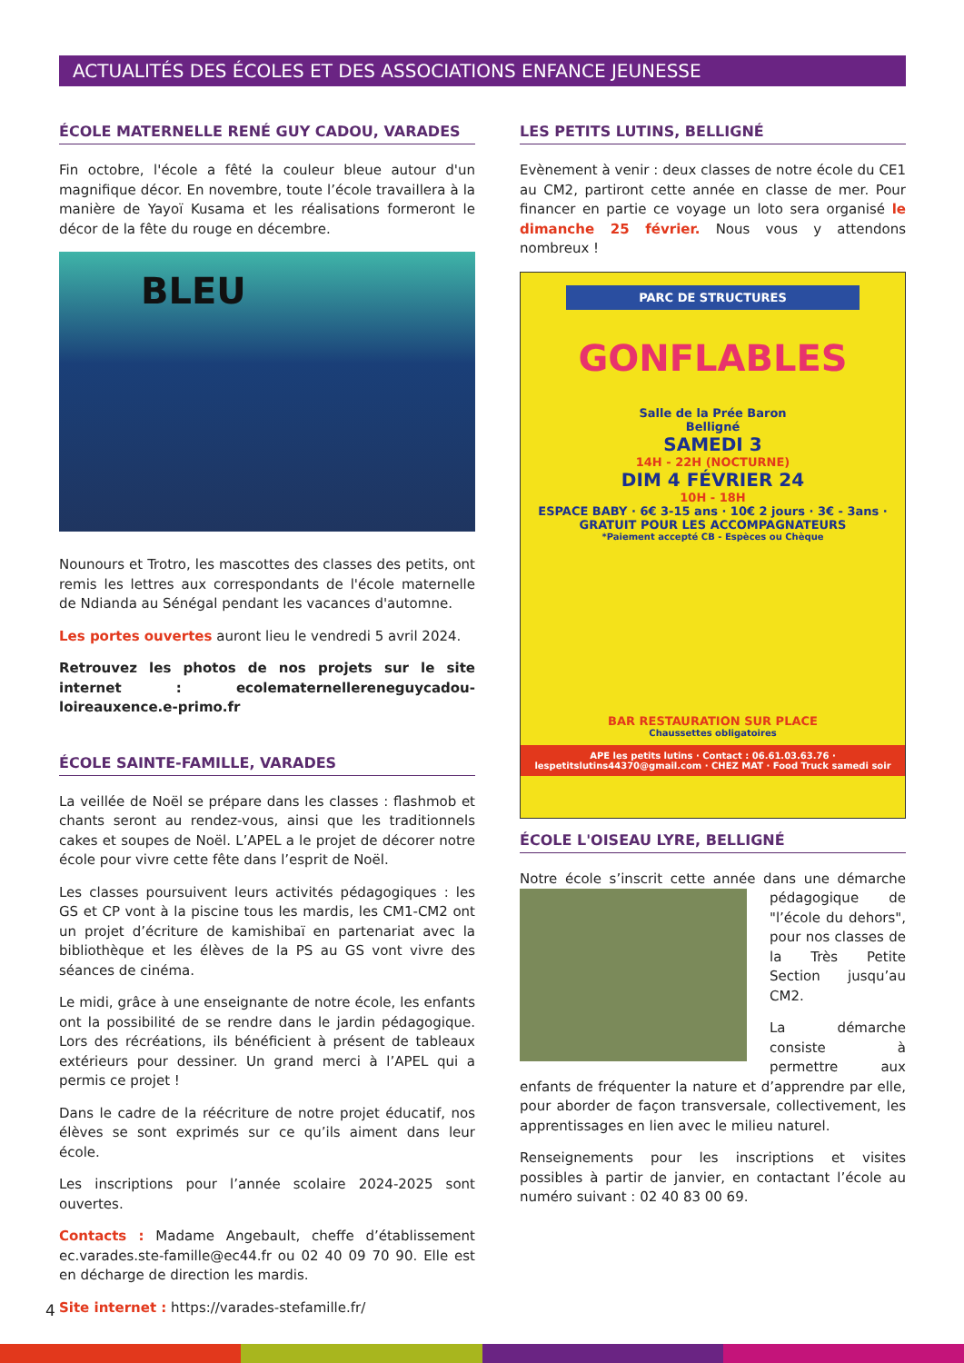ACTUALITÉS DES ÉCOLES ET DES ASSOCIATIONS ENFANCE JEUNESSE
ÉCOLE MATERNELLE RENÉ GUY CADOU, VARADES
Fin octobre, l'école a fêté la couleur bleue autour d'un magnifique décor. En novembre, toute l’école travaillera à la manière de Yayoï Kusama et les réalisations formeront le décor de la fête du rouge en décembre.
BLEU
Nounours et Trotro, les mascottes des classes des petits, ont remis les lettres aux correspondants de l'école maternelle de Ndianda au Sénégal pendant les vacances d'automne.
Les portes ouvertes auront lieu le vendredi 5 avril 2024.
Retrouvez les photos de nos projets sur le site internet : ecolematernellereneguycadou-loireauxence.e-primo.fr
ÉCOLE SAINTE-FAMILLE, VARADES
La veillée de Noël se prépare dans les classes : flashmob et chants seront au rendez-vous, ainsi que les traditionnels cakes et soupes de Noël. L’APEL a le projet de décorer notre école pour vivre cette fête dans l’esprit de Noël.
Les classes poursuivent leurs activités pédagogiques : les GS et CP vont à la piscine tous les mardis, les CM1-CM2 ont un projet d’écriture de kamishibaï en partenariat avec la bibliothèque et les élèves de la PS au GS vont vivre des séances de cinéma.
Le midi, grâce à une enseignante de notre école, les enfants ont la possibilité de se rendre dans le jardin pédagogique. Lors des récréations, ils bénéficient à présent de tableaux extérieurs pour dessiner. Un grand merci à l’APEL qui a permis ce projet !
Dans le cadre de la réécriture de notre projet éducatif, nos élèves se sont exprimés sur ce qu’ils aiment dans leur école.
Les inscriptions pour l’année scolaire 2024-2025 sont ouvertes.
Contacts : Madame Angebault, cheffe d’établissement ec.varades.ste-famille@ec44.fr ou 02 40 09 70 90. Elle est en décharge de direction les mardis.
Site internet : https://varades-stefamille.fr/
LES PETITS LUTINS, BELLIGNÉ
Evènement à venir : deux classes de notre école du CE1 au CM2, partiront cette année en classe de mer. Pour financer en partie ce voyage un loto sera organisé le dimanche 25 février. Nous vous y attendons nombreux !
PARC DE STRUCTURES
GONFLABLES
Salle de la Prée Baron
Belligné
SAMEDI 3
14H - 22H (NOCTURNE)
DIM 4 FÉVRIER 24
10H - 18H
ESPACE BABY · 6€ 3-15 ans · 10€ 2 jours · 3€ - 3ans · GRATUIT POUR LES ACCOMPAGNATEURS
*Paiement accepté CB - Espèces ou Chèque
BAR RESTAURATION SUR PLACE
Chaussettes obligatoires
APE les petits lutins · Contact : 06.61.03.63.76 · lespetitslutins44370@gmail.com · CHEZ MAT · Food Truck samedi soir
ÉCOLE L'OISEAU LYRE, BELLIGNÉ
Notre école s’inscrit cette année dans une démarche pédagogique de "l’école du dehors", pour nos classes de la Très Petite Section jusqu’au CM2.
La démarche consiste à permettre aux enfants de fréquenter la nature et d’apprendre par elle, pour aborder de façon transversale, collectivement, les apprentissages en lien avec le milieu naturel.
Renseignements pour les inscriptions et visites possibles à partir de janvier, en contactant l’école au numéro suivant : 02 40 83 00 69.
4